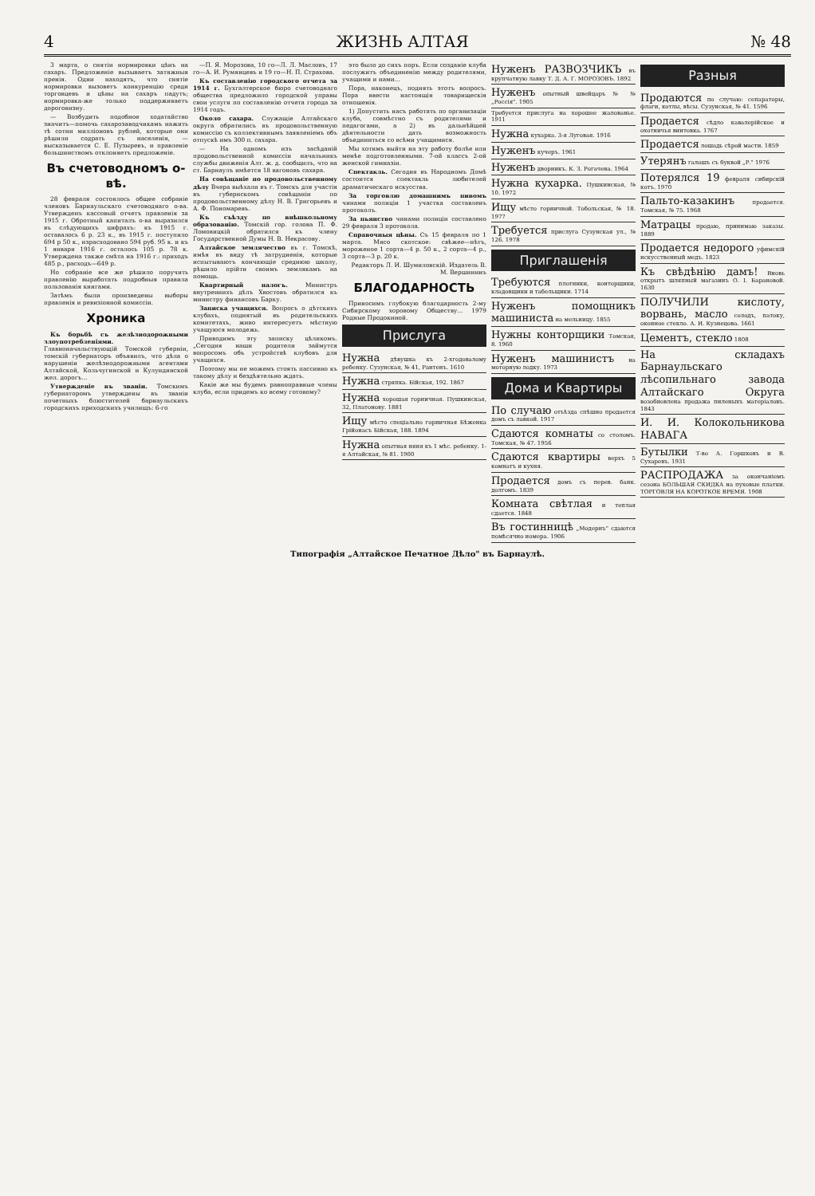4 ЖИЗНЬ АЛТАЯ № 48
3 марта, о снятіи нормировки цѣнъ на сахаръ. Предложеніе вызываетъ затяжныя пренія. Одни находятъ, что снятіе нормировки вызоветъ конкуренцію среди торговцевъ и цѣны на сахаръ падутъ; нормировка-же только поддерживаетъ дороговизну.
— Возбудить подобное ходатайство значитъ—помочь сахарозаводчикамъ нажить тѣ сотни милліоновъ рублей, которые они рѣшили содрать съ населенія, — высказывается С. Е. Пузыревъ, и правленіе большинствомъ отклоняетъ предложеніе.
Въ счетоводномъ о-вѣ.
28 февраля состоялось общее собраніе членовъ Барнаульскаго счетоводнаго о-ва. Утвержденъ кассовый отчетъ правленія за 1915 г. Обротный капиталъ о-ва выразился въ слѣдующихъ цифрахъ: къ 1915 г. оставалось 6 р. 23 к., въ 1915 г. поступило 694 р 50 к., израсходовано 594 руб. 95 к. и къ 1 января 1916 г. осталось 105 р. 78 к. Утверждена также смѣта на 1916 г.: приходъ 485 р., расходъ—649 р.
Но собраніе все же рѣшило поручить правленію выработать подробныя правила пользованія книгами.
Затѣмъ были произведены выборы правленія и ревизіонной комиссіи.
Хроника
Къ борьбѣ съ желѣзнодорожными злоупотребленіями. Главноначальствующій Томской губерніи, томскій губернаторъ объявилъ, что дѣла о нарушеніи желѣзнодорожными агентами Алтайской, Кольчугинской и Кулундинской жел. дорогъ...
Утвержденіе въ званіи. Томскимъ губернаторомъ утверждены въ званіи почетныхъ блюстителей барнаульскихъ городскихъ приходскихъ училищъ: 6-го
—П. Я. Морозова, 10 го—Л. Л. Масловъ, 17 го—А. И. Румянцевъ и 19 го—Н. П. Страхова.
Къ составленію городского отчета за 1914 г. Бухгалтерское бюро счетоводнаго общества предложило городской управы свои услуги по составленію отчета города за 1914 годъ.
Около сахара. Служащіе Алтайскаго округа обратились въ продовольственную комиссію съ коллективнымъ заявленіемъ объ отпускѣ имъ 300 п. сахара.
— На одномъ изъ засѣданій продовольственной комиссіи начальникъ службы движенія Алт. ж. д. сообщилъ, что на ст. Барнаулъ имѣется 18 вагоновъ сахара.
На совѣщаніе по продовольственному дѣлу Вчера выѣхали въ г. Томскъ для участія въ губернскомъ совѣщаніи по продовольственному дѣлу Н. В. Григорьевъ и А. Ф. Пономаревъ.
Къ съѣзду по внѣшкольному образованію. Томскій гор. голова П. Ф. Ломовицкій обратился къ члену Государственной Думы Н. В. Некрасову.
Алтайское землячество въ г. Томскѣ, имѣя въ виду тѣ затрудненія, которые испытываютъ кончающіе среднюю школу, рѣшило прійти своимъ землякамъ на помощь.
Квартирный налогъ. Министръ внутреннихъ дѣлъ Хвостовъ обратился къ министру финансовъ Барку.
Записка учащихся. Вопросъ о дѣтскихъ клубахъ, поднятый въ родительскихъ комитетахъ, живо интересуетъ мѣстную учащуюся молодежь.
Приводимъ эту записку цѣликомъ. „Сегодня наши родители займутся вопросомъ объ устройствѣ клубовъ для учащихся.
Поэтому мы не можемъ стоять пассивно къ такому дѣлу и бездѣятельно ждать.
Какіе же мы будемъ равноправные члены клуба, если придемъ ко всему готовому?
это было до сихъ поръ. Если созданіе клуба послужитъ объединенію между родителями, учащими и нами...
Пора, наконецъ, поднять этотъ вопросъ. Пора ввести настоящія товарищескія отношенія.
1) Допустить насъ работать по организаціи клуба, совмѣстно съ родителями и педагогами, а 2) въ дальнѣйшей дѣятельности дать возможность объединиться со всѣми учащимися.
Мы хотимъ выйти на эту работу болѣе или менѣе подготовленными. 7-ой классъ 2-ой женской гимназіи.
Спектакль. Сегодня въ Народномъ Домѣ состоится спектакль любителей драматическаго искусства.
За торговлю домашнимъ пивомъ чинами полиціи 1 участка составленъ протоколъ.
За пьянство чинами полиціи составлено 29 февраля 3 протокола.
Справочныя цѣны. Съ 15 февраля по 1 марта. Мясо скотское: свѣжее—нѣтъ, мороженое 1 сорта—4 р. 50 к., 2 сорта—4 р., 3 сорта—3 р. 20 к.
Редакторъ Л. И. Шумиловскій. Издатель В. М. Вершининъ
БЛАГОДАРНОСТЬ
Приносимъ глубокую благодарность 2-му Сибирскому хоровому Обществу... 1979 Родные Продокиной.
Прислуга
Нужна дѣвушка къ 2-хгодовалому ребенку. Сузунская, № 41, Рантенъ. 1610
Нужна стряпка. Бійская, 192. 1867
Нужна хорошая горничная. Пушкинская, 32, Платонову. 1881
Ищу мѣсто спеціально горничная Бѣженка Грійонасъ Бійская, 188. 1894
Нужна опытная няня къ 1 мѣс. ребенку. 1-я Алтайская, № 81. 1900
Нуженъ РАЗВОЗЧИКЪ въ крупчатную лавку Т. Д. А. Г. МОРОЗОВЪ. 1892
Нуженъ опытный швейцаръ № № „Россія". 1905
Требуется прислуга на хорошее жалованье. 1911
Нужна кухарка. 3-я Луговая. 1916
Нуженъ кучеръ. 1961
Нуженъ дворникъ. К. З. Рогачева. 1964
Нужна кухарка. Пушкинская, № 10. 1972
Ищу мѣсто горничной. Тобольская, № 18. 1977
Требуется прислуга Сузунская ул., № 126. 1978
Приглашенія
Требуются плотники, конторщики, кладовщики и табельщики. 1714
Нуженъ помощникъ машиниста на мельницу. 1855
Нужны конторщики Томская, 8. 1960
Нуженъ машинистъ на моторную лодку. 1973
Дома и Квартиры
По случаю отъѣзда спѣшно продается домъ съ лавкой. 1917
Сдаются комнаты со столомъ. Томская, № 47. 1956
Сдаются квартиры верхъ 5 комнатъ и кухня.
Продается домъ съ перев. банк. долгомъ. 1839
Комната свѣтлая и теплая сдается. 1848
Въ гостинницѣ „Модернъ" сдаются помѣсячно номера. 1906
Разныя
Продаются по случаю: сепараторы, флаги, котлы, вѣсы. Сузунская, № 41. 1596
Продается сѣдло кавалерійское и охотничья винтовка. 1767
Продается лошадь сѣрой масти. 1859
Утерянъ галошъ съ буквой „Р." 1976
Потерялся 19 февраля сибирскій котъ. 1970
Пальто-казакинъ продается. Томская, № 75. 1968
Матрацы продаю, принимаю заказы. 1889
Продается недорого уфимскій искусственный медъ. 1823
Къ свѣдѣнію дамъ! Вновь открытъ шляпный магазинъ О. І. Барановой. 1630
ПОЛУЧИЛИ кислоту, ворвань, масло солодъ, патоку, оконное стекло. А. И. Кузнецова. 1661
Цементъ, стекло 1808
На складахъ Барнаульскаго лѣсопильнаго завода Алтайскаго Округа возобновлена продажа пиленыхъ матеріаловъ. 1843
И. И. Колокольникова НАВАГА
Бутылки Т-во А. Горшковъ и В. Сухаревъ. 1931
РАСПРОДАЖА за окончаніемъ сезона БОЛЬШАЯ СКИДКА на пуховые платки. ТОРГОВЛЯ НА КОРОТКОЕ ВРЕМЯ. 1908
Типографія „Алтайское Печатное Дѣло" въ Барнаулѣ.